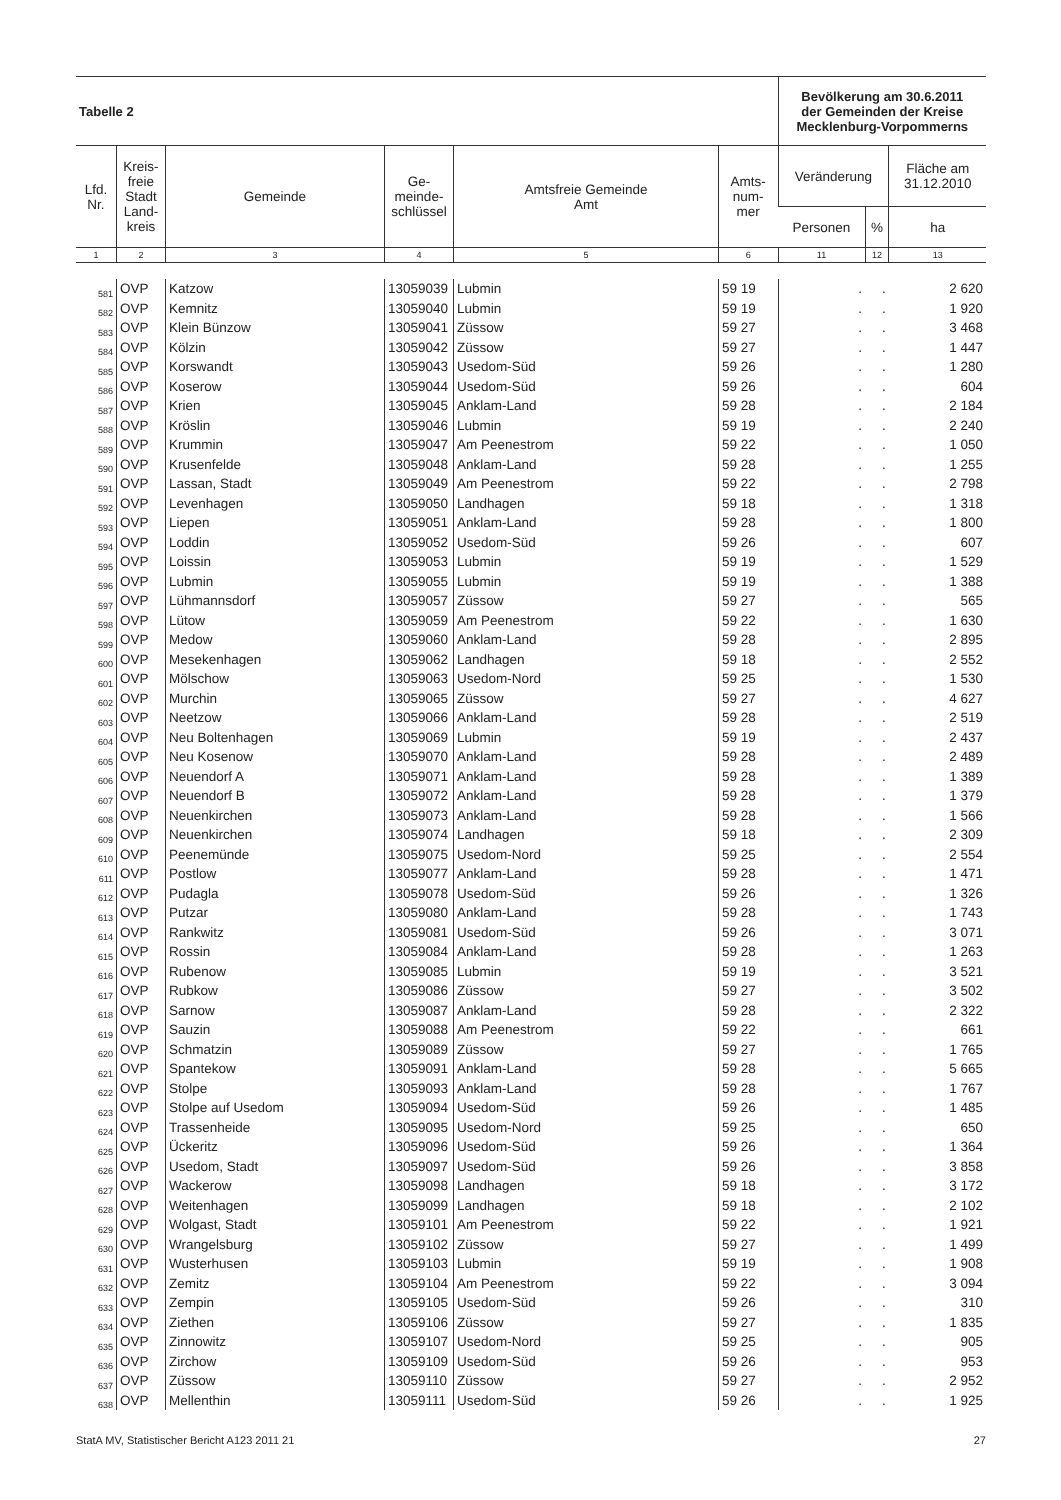| Tabelle 2 | | | | | | Bevölkerung am 30.6.2011 der Gemeinden der Kreise Mecklenburg-Vorpommerns | | |
| Lfd. Nr. | Kreis- freie Stadt Land- kreis | Gemeinde | Ge- meinde- schlüssel | Amtsfreie Gemeinde Amt | Amts- num- mer | Veränderung | | Fläche am 31.12.2010 |
| | | | | | | Personen | % | ha |
| 1 | 2 | 3 | 4 | 5 | 6 | 11 | 12 | 13 |
| 581 | OVP | Katzow | 13059039 | Lubmin | 59 19 | . | . | 2 620 |
| 582 | OVP | Kemnitz | 13059040 | Lubmin | 59 19 | . | . | 1 920 |
| 583 | OVP | Klein Bünzow | 13059041 | Züssow | 59 27 | . | . | 3 468 |
| 584 | OVP | Kölzin | 13059042 | Züssow | 59 27 | . | . | 1 447 |
| 585 | OVP | Korswandt | 13059043 | Usedom-Süd | 59 26 | . | . | 1 280 |
| 586 | OVP | Koserow | 13059044 | Usedom-Süd | 59 26 | . | . | 604 |
| 587 | OVP | Krien | 13059045 | Anklam-Land | 59 28 | . | . | 2 184 |
| 588 | OVP | Kröslin | 13059046 | Lubmin | 59 19 | . | . | 2 240 |
| 589 | OVP | Krummin | 13059047 | Am Peenestrom | 59 22 | . | . | 1 050 |
| 590 | OVP | Krusenfelde | 13059048 | Anklam-Land | 59 28 | . | . | 1 255 |
| 591 | OVP | Lassan, Stadt | 13059049 | Am Peenestrom | 59 22 | . | . | 2 798 |
| 592 | OVP | Levenhagen | 13059050 | Landhagen | 59 18 | . | . | 1 318 |
| 593 | OVP | Liepen | 13059051 | Anklam-Land | 59 28 | . | . | 1 800 |
| 594 | OVP | Loddin | 13059052 | Usedom-Süd | 59 26 | . | . | 607 |
| 595 | OVP | Loissin | 13059053 | Lubmin | 59 19 | . | . | 1 529 |
| 596 | OVP | Lubmin | 13059055 | Lubmin | 59 19 | . | . | 1 388 |
| 597 | OVP | Lühmannsdorf | 13059057 | Züssow | 59 27 | . | . | 565 |
| 598 | OVP | Lütow | 13059059 | Am Peenestrom | 59 22 | . | . | 1 630 |
| 599 | OVP | Medow | 13059060 | Anklam-Land | 59 28 | . | . | 2 895 |
| 600 | OVP | Mesekenhagen | 13059062 | Landhagen | 59 18 | . | . | 2 552 |
| 601 | OVP | Mölschow | 13059063 | Usedom-Nord | 59 25 | . | . | 1 530 |
| 602 | OVP | Murchin | 13059065 | Züssow | 59 27 | . | . | 4 627 |
| 603 | OVP | Neetzow | 13059066 | Anklam-Land | 59 28 | . | . | 2 519 |
| 604 | OVP | Neu Boltenhagen | 13059069 | Lubmin | 59 19 | . | . | 2 437 |
| 605 | OVP | Neu Kosenow | 13059070 | Anklam-Land | 59 28 | . | . | 2 489 |
| 606 | OVP | Neuendorf A | 13059071 | Anklam-Land | 59 28 | . | . | 1 389 |
| 607 | OVP | Neuendorf B | 13059072 | Anklam-Land | 59 28 | . | . | 1 379 |
| 608 | OVP | Neuenkirchen | 13059073 | Anklam-Land | 59 28 | . | . | 1 566 |
| 609 | OVP | Neuenkirchen | 13059074 | Landhagen | 59 18 | . | . | 2 309 |
| 610 | OVP | Peenemünde | 13059075 | Usedom-Nord | 59 25 | . | . | 2 554 |
| 611 | OVP | Postlow | 13059077 | Anklam-Land | 59 28 | . | . | 1 471 |
| 612 | OVP | Pudagla | 13059078 | Usedom-Süd | 59 26 | . | . | 1 326 |
| 613 | OVP | Putzar | 13059080 | Anklam-Land | 59 28 | . | . | 1 743 |
| 614 | OVP | Rankwitz | 13059081 | Usedom-Süd | 59 26 | . | . | 3 071 |
| 615 | OVP | Rossin | 13059084 | Anklam-Land | 59 28 | . | . | 1 263 |
| 616 | OVP | Rubenow | 13059085 | Lubmin | 59 19 | . | . | 3 521 |
| 617 | OVP | Rubkow | 13059086 | Züssow | 59 27 | . | . | 3 502 |
| 618 | OVP | Sarnow | 13059087 | Anklam-Land | 59 28 | . | . | 2 322 |
| 619 | OVP | Sauzin | 13059088 | Am Peenestrom | 59 22 | . | . | 661 |
| 620 | OVP | Schmatzin | 13059089 | Züssow | 59 27 | . | . | 1 765 |
| 621 | OVP | Spantekow | 13059091 | Anklam-Land | 59 28 | . | . | 5 665 |
| 622 | OVP | Stolpe | 13059093 | Anklam-Land | 59 28 | . | . | 1 767 |
| 623 | OVP | Stolpe auf Usedom | 13059094 | Usedom-Süd | 59 26 | . | . | 1 485 |
| 624 | OVP | Trassenheide | 13059095 | Usedom-Nord | 59 25 | . | . | 650 |
| 625 | OVP | Ückeritz | 13059096 | Usedom-Süd | 59 26 | . | . | 1 364 |
| 626 | OVP | Usedom, Stadt | 13059097 | Usedom-Süd | 59 26 | . | . | 3 858 |
| 627 | OVP | Wackerow | 13059098 | Landhagen | 59 18 | . | . | 3 172 |
| 628 | OVP | Weitenhagen | 13059099 | Landhagen | 59 18 | . | . | 2 102 |
| 629 | OVP | Wolgast, Stadt | 13059101 | Am Peenestrom | 59 22 | . | . | 1 921 |
| 630 | OVP | Wrangelsburg | 13059102 | Züssow | 59 27 | . | . | 1 499 |
| 631 | OVP | Wusterhusen | 13059103 | Lubmin | 59 19 | . | . | 1 908 |
| 632 | OVP | Zemitz | 13059104 | Am Peenestrom | 59 22 | . | . | 3 094 |
| 633 | OVP | Zempin | 13059105 | Usedom-Süd | 59 26 | . | . | 310 |
| 634 | OVP | Ziethen | 13059106 | Züssow | 59 27 | . | . | 1 835 |
| 635 | OVP | Zinnowitz | 13059107 | Usedom-Nord | 59 25 | . | . | 905 |
| 636 | OVP | Zirchow | 13059109 | Usedom-Süd | 59 26 | . | . | 953 |
| 637 | OVP | Züssow | 13059110 | Züssow | 59 27 | . | . | 2 952 |
| 638 | OVP | Mellenthin | 13059111 | Usedom-Süd | 59 26 | . | . | 1 925 |
StatA MV, Statistischer Bericht A123 2011 21 27